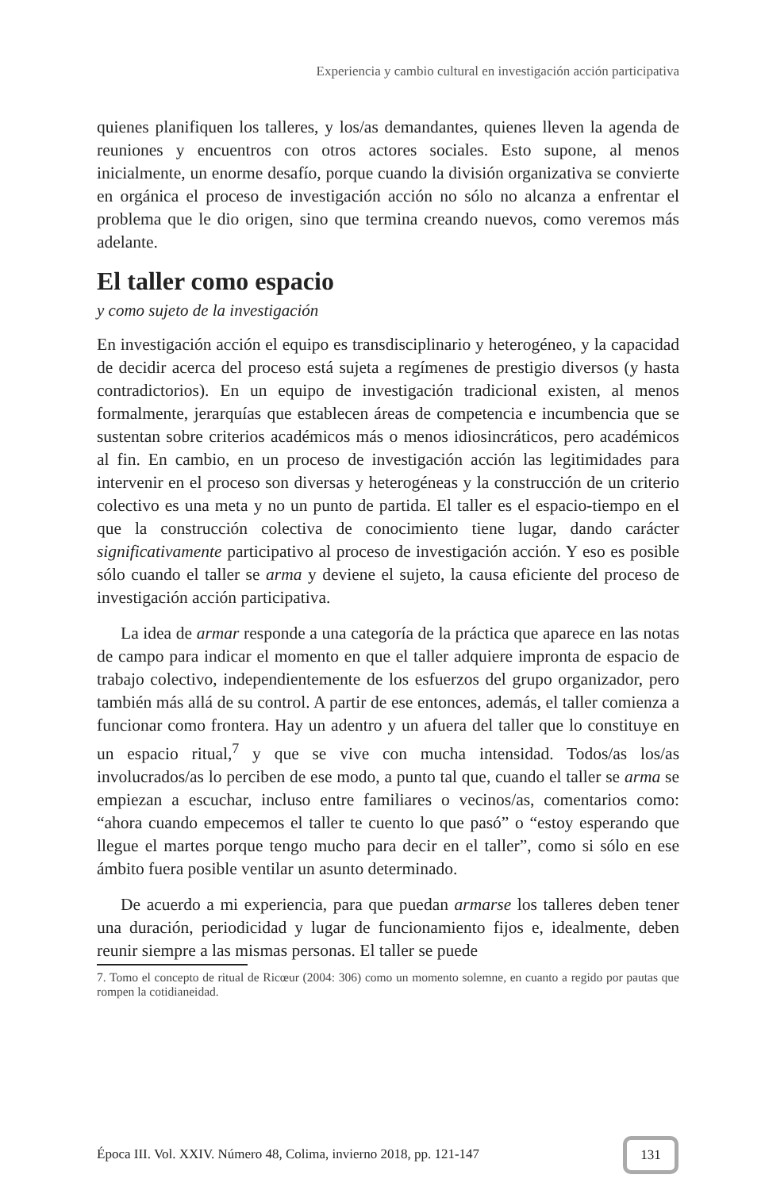Experiencia y cambio cultural en investigación acción participativa
quienes planifiquen los talleres, y los/as demandantes, quienes lleven la agenda de reuniones y encuentros con otros actores sociales. Esto supone, al menos inicialmente, un enorme desafío, porque cuando la división organizativa se convierte en orgánica el proceso de investigación acción no sólo no alcanza a enfrentar el problema que le dio origen, sino que termina creando nuevos, como veremos más adelante.
El taller como espacio
y como sujeto de la investigación
En investigación acción el equipo es transdisciplinario y heterogéneo, y la capacidad de decidir acerca del proceso está sujeta a regímenes de prestigio diversos (y hasta contradictorios). En un equipo de investigación tradicional existen, al menos formalmente, jerarquías que establecen áreas de competencia e incumbencia que se sustentan sobre criterios académicos más o menos idiosincráticos, pero académicos al fin. En cambio, en un proceso de investigación acción las legitimidades para intervenir en el proceso son diversas y heterogéneas y la construcción de un criterio colectivo es una meta y no un punto de partida. El taller es el espacio-tiempo en el que la construcción colectiva de conocimiento tiene lugar, dando carácter significativamente participativo al proceso de investigación acción. Y eso es posible sólo cuando el taller se arma y deviene el sujeto, la causa eficiente del proceso de investigación acción participativa.
La idea de armar responde a una categoría de la práctica que aparece en las notas de campo para indicar el momento en que el taller adquiere impronta de espacio de trabajo colectivo, independientemente de los esfuerzos del grupo organizador, pero también más allá de su control. A partir de ese entonces, además, el taller comienza a funcionar como frontera. Hay un adentro y un afuera del taller que lo constituye en un espacio ritual,<sup>7</sup> y que se vive con mucha intensidad. Todos/as los/as involucrados/as lo perciben de ese modo, a punto tal que, cuando el taller se arma se empiezan a escuchar, incluso entre familiares o vecinos/as, comentarios como: “ahora cuando empecemos el taller te cuento lo que pasó” o “estoy esperando que llegue el martes porque tengo mucho para decir en el taller”, como si sólo en ese ámbito fuera posible ventilar un asunto determinado.
De acuerdo a mi experiencia, para que puedan armarse los talleres deben tener una duración, periodicidad y lugar de funcionamiento fijos e, idealmente, deben reunir siempre a las mismas personas. El taller se puede
7. Tomo el concepto de ritual de Ricœur (2004: 306) como un momento solemne, en cuanto a regido por pautas que rompen la cotidianeidad.
Época III. Vol. XXIV. Número 48, Colima, invierno 2018, pp. 121-147
131